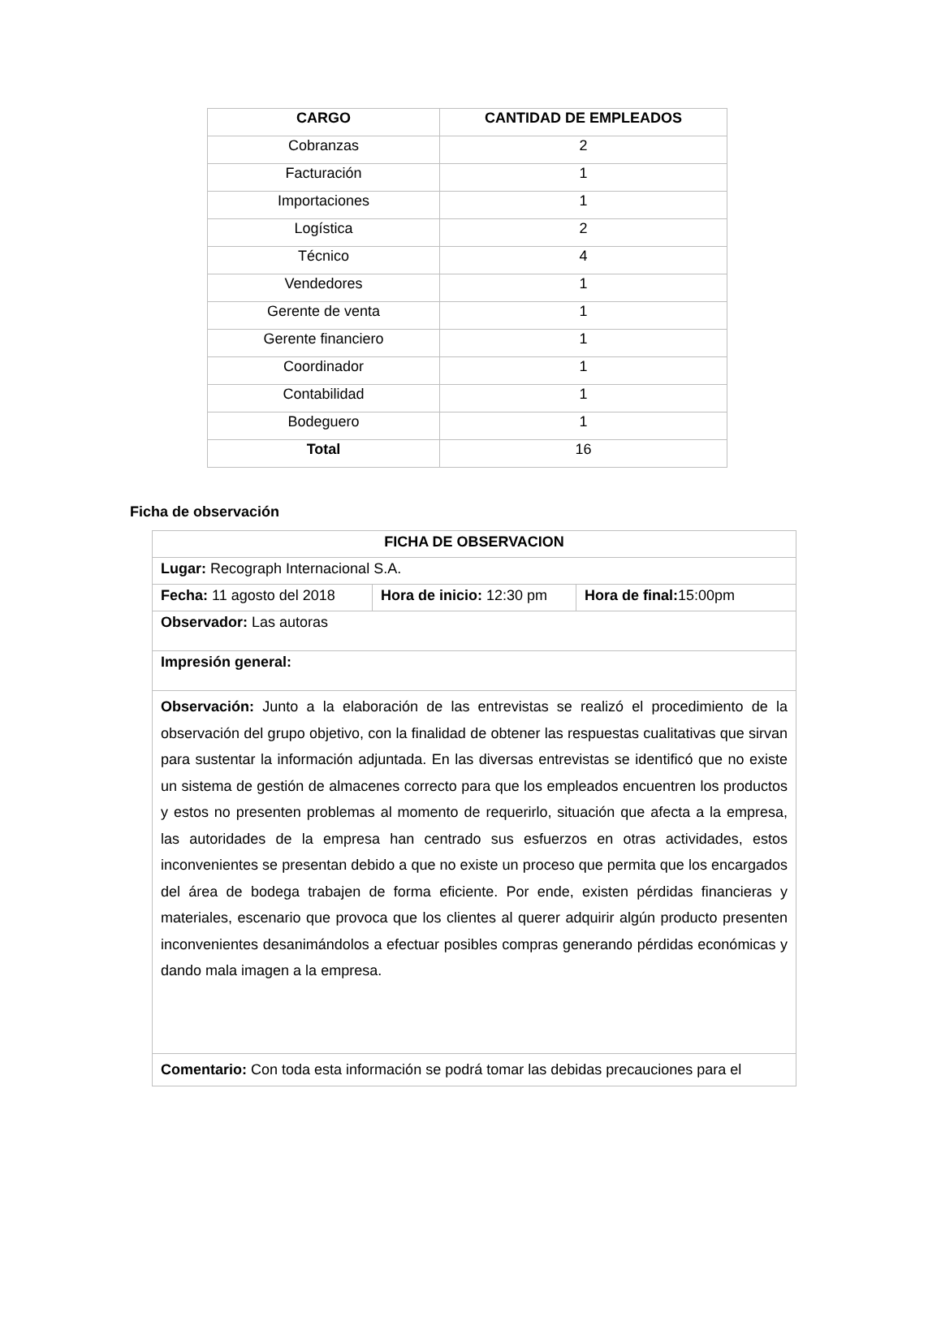| CARGO | CANTIDAD DE EMPLEADOS |
| --- | --- |
| Cobranzas | 2 |
| Facturación | 1 |
| Importaciones | 1 |
| Logística | 2 |
| Técnico | 4 |
| Vendedores | 1 |
| Gerente de venta | 1 |
| Gerente financiero | 1 |
| Coordinador | 1 |
| Contabilidad | 1 |
| Bodeguero | 1 |
| Total | 16 |
Ficha de observación
| FICHA DE OBSERVACION | | |
| Lugar: Recograph Internacional S.A. | | |
| Fecha: 11 agosto del 2018 | Hora de inicio: 12:30 pm | Hora de final: 15:00pm |
| Observador: Las autoras | | |
| Impresión general: | | |
| Observación: Junto a la elaboración de las entrevistas se realizó el procedimiento de la observación del grupo objetivo, con la finalidad de obtener las respuestas cualitativas que sirvan para sustentar la información adjuntada. En las diversas entrevistas se identificó que no existe un sistema de gestión de almacenes correcto para que los empleados encuentren los productos y estos no presenten problemas al momento de requerirlo, situación que afecta a la empresa, las autoridades de la empresa han centrado sus esfuerzos en otras actividades, estos inconvenientes se presentan debido a que no existe un proceso que permita que los encargados del área de bodega trabajen de forma eficiente. Por ende, existen pérdidas financieras y materiales, escenario que provoca que los clientes al querer adquirir algún producto presenten inconvenientes desanimándolos a efectuar posibles compras generando pérdidas económicas y dando mala imagen a la empresa. | | |
| Comentario: Con toda esta información se podrá tomar las debidas precauciones para el | | |